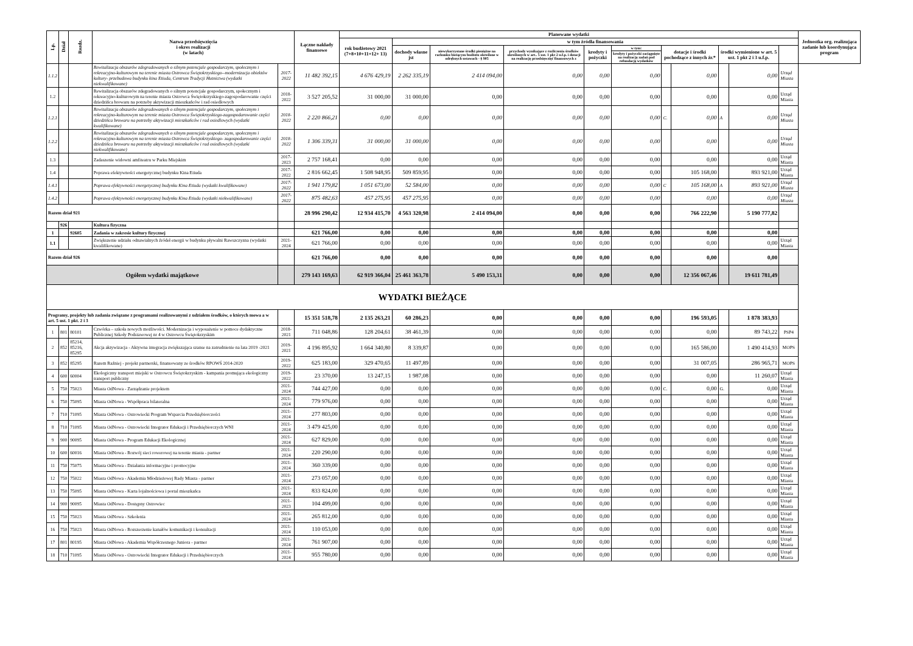| Lp. | Dział | Rozdz. | Nazwa przedsięwzięcia i okres realizacji (w latach) | | Łączne nakłady finansowe | Planowane wydatki | | | | | | | | | | | Jednostka org. realizująca zadanie lub koordynująca program |
| --- | --- | --- | --- | --- | --- | --- | --- | --- | --- | --- | --- | --- | --- | --- | --- | --- | --- |
| | | | | | | rok budżetowy 2021 (7+8+10+11+12+ 13) | w tym źródła finansowania | | | | | | | | | | |
| | | | | | | | dochody własne jst | niewykorzystane środki pieniężne na rachunku bieżącym budżetu określone w odrębnych ustawach - § 905 | przychody wynikające z rozliczenia środków określonych w art.. 5 ust. 1 pkt 2 u.f.p. i dotacji na realizację przedsięwzięć finansowych z | kredyty i pożyczki | w tym: | dotacje i środki pochodzące z innych źr.* | | środki wymienione w art. 5 ust. 1 pkt 2 i 3 u.f.p. | | | |
| | | | | | | | | | | | kredyty i pożyczki zaciągnięte na realizację zadań pod refundację wydatków | | | | | | |
| 1.1.2 | | | Rewitalizacja obszarów zdegradowanych o silnym potencjale gospodarczym, społecznym i rekreacyjno-kulturowym na terenie miasta Ostrowca Świętokrzyskiego--modernizacja obiektów kultury- przebudowa budynku kina Etiuda, Centrum Tradycji Hutnictwa (wydatki niekwalifikowane) | 2017-2022 | 11 482 392,15 | 4 676 429,19 | 2 262 335,19 | 2 414 094,00 | 0,00 | 0,00 | 0,00 | | 0,00 | | 0,00 | Urząd Miasta | |
| 1.2 | | | Rewitalizacja obszarów zdegradowanych o silnym potencjale gospodarczym, społecznym i rekreacyjno-kulturowym na terenie miasta Ostrowca Świętokrzyskiego-zagospodarowanie części dziedzińca browaru na potrzeby aktywizacji mieszkańców i rad osiedlowych | 2018-2022 | 3 527 205,52 | 31 000,00 | 31 000,00 | 0,00 | 0,00 | 0,00 | 0,00 | | 0,00 | | 0,00 | Urząd Miasta | |
| 1.2.1 | | | Rewitalizacja obszarów zdegradowanych o silnym potencjale gospodarczym, społecznym i rekreacyjno-kulturowym na terenie miasta Ostrowca Świętokrzyskiego-zagospodarowanie części dziedzińca browaru na potrzeby aktywizacji mieszkańców i rad osiedlowych (wydatki kwalifikowane) | 2018-2022 | 2 220 866,21 | 0,00 | 0,00 | 0,00 | 0,00 | 0,00 | 0,00 | C. | 0,00 | A | 0,00 | Urząd Miasta | |
| 1.2.2 | | | Rewitalizacja obszarów zdegradowanych o silnym potencjale gospodarczym, społecznym i rekreacyjno-kulturowym na terenie miasta Ostrowca Świętokrzyskiego- zagospodarowanie części dziedzińca browaru na potrzeby aktywizacji mieszkańców i rad osiedlowych (wydatki niekwalifikowane) | 2018-2022 | 1 306 339,31 | 31 000,00 | 31 000,00 | 0,00 | 0,00 | 0,00 | 0,00 | | 0,00 | | 0,00 | Urząd Miasta | |
| 1.3 | | | Zadaszenie widowni amfiteatru w Parku Miejskim | 2017-2023 | 2 757 168,41 | 0,00 | 0,00 | 0,00 | 0,00 | 0,00 | 0,00 | | 0,00 | | 0,00 | Urząd Miasta | |
| 1.4 | | | Poprawa efektywności energetycznej budynku Kina Etiuda | 2017-2022 | 2 816 662,45 | 1 508 948,95 | 509 859,95 | 0,00 | 0,00 | 0,00 | 0,00 | | 105 168,00 | | 893 921,00 | Urząd Miasta | |
| 1.4.1 | | | Poprawa efektywności energetycznej budynku Kina Etiuda (wydatki kwalifikowane) | 2017-2022 | 1 941 179,82 | 1 051 673,00 | 52 584,00 | 0,00 | 0,00 | 0,00 | 0,00 | C | 105 168,00 | A | 893 921,00 | Urząd Miasta | |
| 1.4.2 | | | Poprawa efektywności energetycznej budynku Kina Etiuda (wydatki niekwalifikowane) | 2017-2022 | 875 482,63 | 457 275,95 | 457 275,95 | 0,00 | 0,00 | 0,00 | 0,00 | | 0,00 | | 0,00 | Urząd Miasta | |
| Razem dział 921 | | | | | 28 996 290,42 | 12 934 415,70 | 4 563 320,98 | 2 414 094,00 | 0,00 | 0,00 | 0,00 | | 766 222,90 | | 5 190 777,82 | | |
| | 926 | | Kultura fizyczna | | | | | | | | | | | | | | |
| 1 | | 92605 | Zadania w zakresie kultury fizycznej | | 621 766,00 | 0,00 | 0,00 | 0,00 | 0,00 | 0,00 | 0,00 | | 0,00 | | 0,00 | | |
| 1.1 | | | Zwiększenie udziału odnawialnych źródeł energii w budynku pływalni Rawszczyzna (wydatki kwalifikowane) | 2021-2024 | 621 766,00 | 0,00 | 0,00 | 0,00 | 0,00 | 0,00 | 0,00 | | 0,00 | | 0,00 | Urząd Miasta | |
| Razem dział 926 | | | | | 621 766,00 | 0,00 | 0,00 | 0,00 | 0,00 | 0,00 | 0,00 | | 0,00 | | 0,00 | | |
| Ogółem wydatki majątkowe | | | | | 279 143 169,63 | 62 919 366,04 | 25 461 363,78 | 5 490 153,31 | 0,00 | 0,00 | 0,00 | | 12 356 067,46 | | 19 611 781,49 | | |
| WYDATKI BIEŻĄCE | | | | | | | | | | | | | | | | | |
| Programy, projekty lub zadania związane z programami realizowanymi z udziałem środków, o których mowa a w art. 5 ust. 1 pkt. 2 i 3 | | | | | 15 351 518,78 | 2 135 263,21 | 60 286,23 | 0,00 | 0,00 | 0,00 | 0,00 | | 196 593,05 | | 1 878 383,93 | | |
| 1 | 801 | 80101 | Czwórka – szkoła nowych możliwości. Modernizacja i wyposażenie w pomoce dydaktyczne Publicznej Szkoły Podstawowej nr 4 w Ostrowcu Świętokrzyskim | 2018-2021 | 711 048,86 | 128 204,61 | 38 461,39 | 0,00 | 0,00 | 0,00 | 0,00 | | 0,00 | | 89 743,22 | PSP4 | |
| 2 | 852 | 85214, 85216, 85295 | Akcja aktywizacja - Aktywna integracja zwiększająca szanse na zatrudnienie na lata 2019 -2021 | 2019-2021 | 4 196 895,92 | 1 664 340,80 | 8 339,87 | 0,00 | 0,00 | 0,00 | 0,00 | | 165 586,00 | | 1 490 414,93 | MOPS | |
| 3 | 852 | 85295 | Razem Raźniej - projekt partnerski, finansowany ze środków RPOWŚ 2014-2020 | 2019-2022 | 625 183,00 | 329 470,65 | 11 497,89 | 0,00 | 0,00 | 0,00 | 0,00 | | 31 007,05 | | 286 965,71 | MOPS | |
| 4 | 600 | 60004 | Ekologiczny transport miejski w Ostrowcu Świętokrzyskim - kampania promująca ekologiczny transport publiczny | 2019-2022 | 23 370,00 | 13 247,15 | 1 987,08 | 0,00 | 0,00 | 0,00 | 0,00 | | 0,00 | | 11 260,07 | Urząd Miasta | |
| 5 | 750 | 75023 | Miasta OdNowa - Zarządzanie projektem | 2021-2024 | 744 427,00 | 0,00 | 0,00 | 0,00 | 0,00 | 0,00 | 0,00 | C. | 0,00 | G. | 0,00 | Urząd Miasta | |
| 6 | 750 | 75095 | Miasta OdNowa - Współpraca bilateralna | 2021-2024 | 779 976,00 | 0,00 | 0,00 | 0,00 | 0,00 | 0,00 | 0,00 | | 0,00 | | 0,00 | Urząd Miasta | |
| 7 | 710 | 71095 | Miasta OdNowa - Ostrowiecki Program Wsparcia Przedsiębiorczości | 2021-2024 | 277 803,00 | 0,00 | 0,00 | 0,00 | 0,00 | 0,00 | 0,00 | | 0,00 | | 0,00 | Urząd Miasta | |
| 8 | 710 | 71095 | Miasta OdNowa - Ostrowiecki Integrator Edukacji i Przedsiębiorczych WNI | 2021-2024 | 3 479 425,00 | 0,00 | 0,00 | 0,00 | 0,00 | 0,00 | 0,00 | | 0,00 | | 0,00 | Urząd Miasta | |
| 9 | 900 | 90095 | Miasta OdNowa - Program Edukacji Ekologicznej | 2021-2024 | 627 829,00 | 0,00 | 0,00 | 0,00 | 0,00 | 0,00 | 0,00 | | 0,00 | | 0,00 | Urząd Miasta | |
| 10 | 600 | 60016 | Miasta OdNowa - Rozwój sieci rowerowej na terenie miasta - partner | 2021-2024 | 220 290,00 | 0,00 | 0,00 | 0,00 | 0,00 | 0,00 | 0,00 | | 0,00 | | 0,00 | Urząd Miasta | |
| 11 | 750 | 75075 | Miasta OdNowa - Działania informacyjne i promocyjne | 2021-2024 | 360 339,00 | 0,00 | 0,00 | 0,00 | 0,00 | 0,00 | 0,00 | | 0,00 | | 0,00 | Urząd Miasta | |
| 12 | 750 | 75022 | Miasta OdNowa - Akademia Młodzieżowej Rady Miasta - partner | 2021-2024 | 273 057,00 | 0,00 | 0,00 | 0,00 | 0,00 | 0,00 | 0,00 | | 0,00 | | 0,00 | Urząd Miasta | |
| 13 | 750 | 75095 | Miasta OdNowa - Karta lojalnościowa i portal mieszkańca | 2021-2024 | 833 824,00 | 0,00 | 0,00 | 0,00 | 0,00 | 0,00 | 0,00 | | 0,00 | | 0,00 | Urząd Miasta | |
| 14 | 900 | 90095 | Miasta OdNowa - Dostępny Ostrowiec | 2021-2023 | 104 499,00 | 0,00 | 0,00 | 0,00 | 0,00 | 0,00 | 0,00 | | 0,00 | | 0,00 | Urząd Miasta | |
| 15 | 750 | 75023 | Miasta OdNowa - Szkolenia | 2021-2024 | 265 812,00 | 0,00 | 0,00 | 0,00 | 0,00 | 0,00 | 0,00 | | 0,00 | | 0,00 | Urząd Miasta | |
| 16 | 750 | 75023 | Miasta OdNowa - Rozszerzenie kanałów komunikacji i konsultacji | 2021-2024 | 110 053,00 | 0,00 | 0,00 | 0,00 | 0,00 | 0,00 | 0,00 | | 0,00 | | 0,00 | Urząd Miasta | |
| 17 | 801 | 80195 | Miasta OdNowa - Akademia Współczesnego Juniora - partner | 2021-2024 | 761 907,00 | 0,00 | 0,00 | 0,00 | 0,00 | 0,00 | 0,00 | | 0,00 | | 0,00 | Urząd Miasta | |
| 18 | 710 | 71095 | Miasta OdNowa - Ostrowiecki Integrator Edukacji i Przedsiębiorczych | 2021-2024 | 955 780,00 | 0,00 | 0,00 | 0,00 | 0,00 | 0,00 | 0,00 | | 0,00 | | 0,00 | Urząd Miasta | |